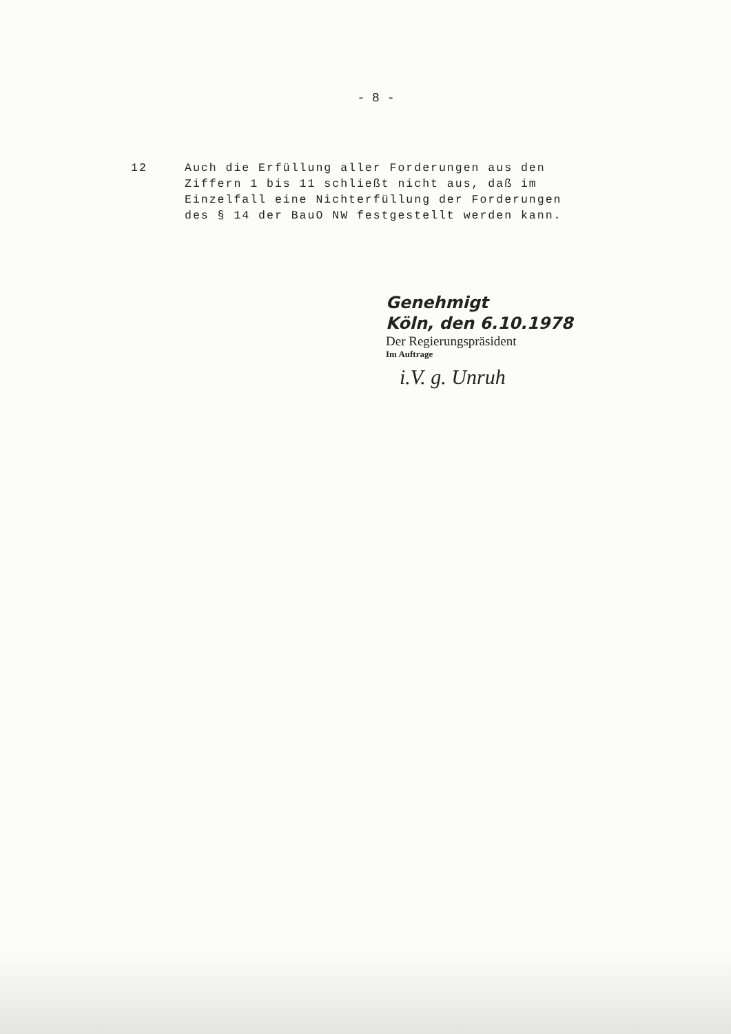- 8 -
12 Auch die Erfüllung aller Forderungen aus den Ziffern 1 bis 11 schließt nicht aus, daß im Einzelfall eine Nichterfüllung der Forderungen des § 14 der BauO NW festgestellt werden kann.
Genehmigt
Köln, den 6.10.1978
Der Regierungspräsident
Im Auftrage
i.V. g. Unruh